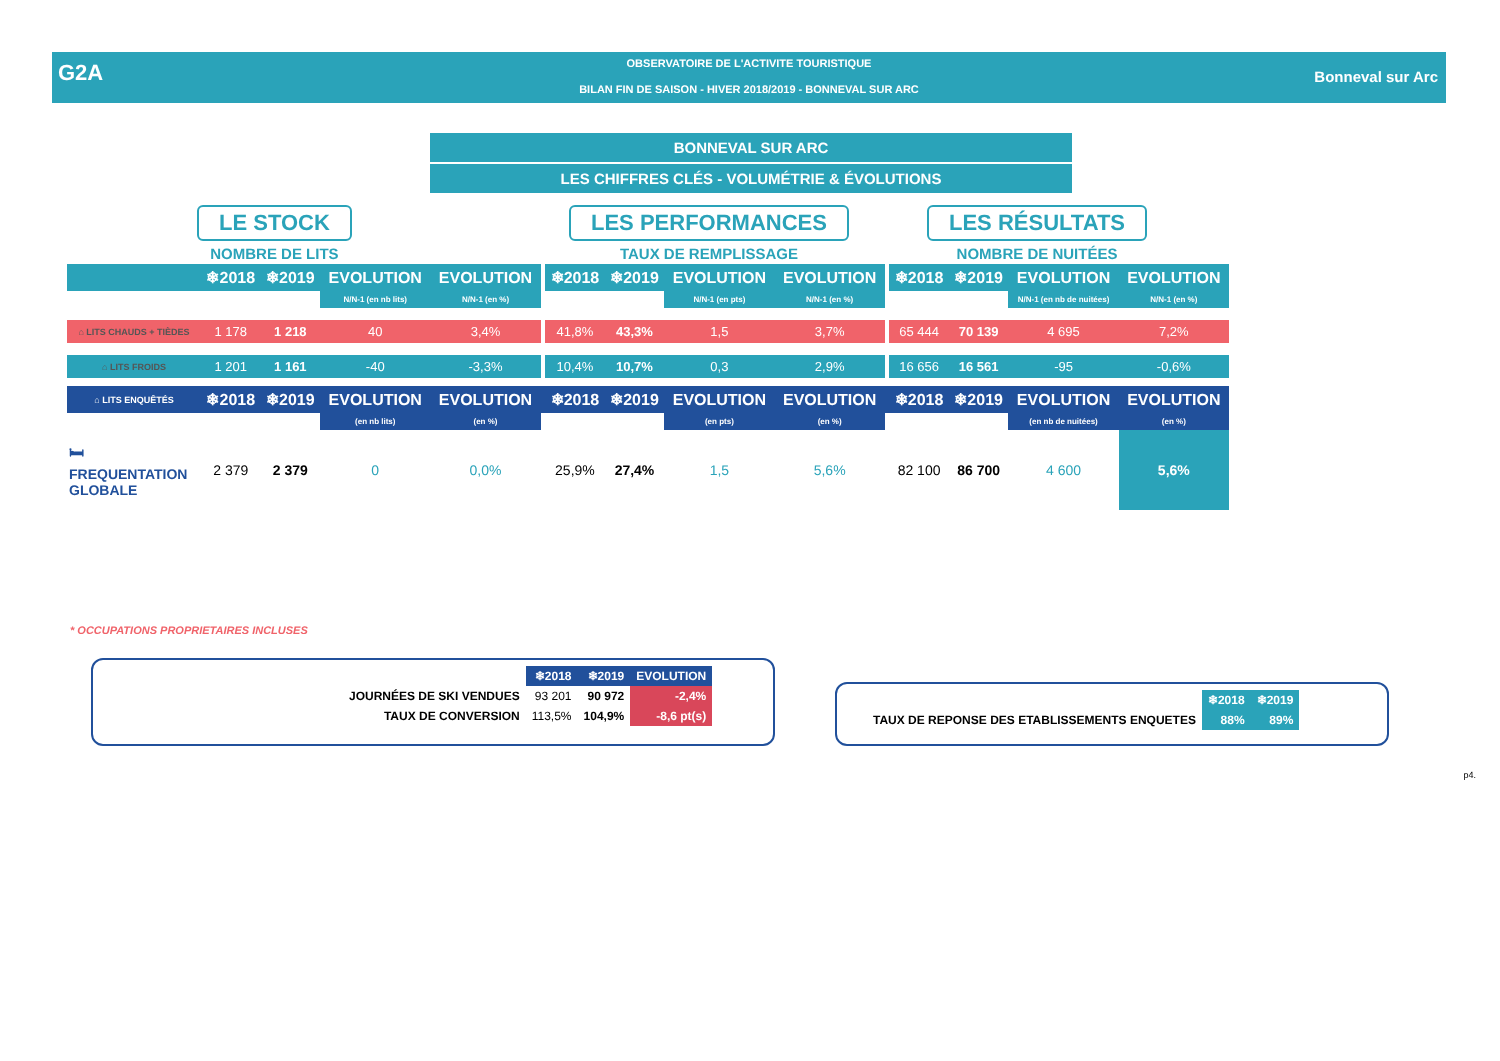G2A
OBSERVATOIRE DE L'ACTIVITE TOURISTIQUE
BILAN FIN DE SAISON - HIVER 2018/2019 - BONNEVAL SUR ARC
Bonneval sur Arc
BONNEVAL SUR ARC
LES CHIFFRES CLÉS - VOLUMÉTRIE & ÉVOLUTIONS
LE STOCK
NOMBRE DE LITS
LES PERFORMANCES
TAUX DE REMPLISSAGE
LES RÉSULTATS
NOMBRE DE NUITÉES
| | ❄2018 | ❄2019 | EVOLUTION | EVOLUTION | | ❄2018 | ❄2019 | EVOLUTION | EVOLUTION | | ❄2018 | ❄2019 | EVOLUTION | EVOLUTION |
| --- | --- | --- | --- | --- | --- | --- | --- | --- | --- | --- | --- | --- | --- | --- |
| | | | N/N-1 (en nb lits) | N/N-1 (en %) | | | | N/N-1 (en pts) | N/N-1 (en %) | | | | N/N-1 (en nb de nuitées) | N/N-1 (en %) |
| ⌂ LITS CHAUDS + TIÈDES | 1 178 | 1 218 | 40 | 3,4% | | 41,8% | 43,3% | 1,5 | 3,7% | | 65 444 | 70 139 | 4 695 | 7,2% |
| ⌂ LITS FROIDS | 1 201 | 1 161 | -40 | -3,3% | | 10,4% | 10,7% | 0,3 | 2,9% | | 16 656 | 16 561 | -95 | -0,6% |
| ⌂ LITS ENQUÊTÉS | ❄2018 | ❄2019 | EVOLUTION | EVOLUTION | | ❄2018 | ❄2019 | EVOLUTION | EVOLUTION | | ❄2018 | ❄2019 | EVOLUTION | EVOLUTION |
| | | | (en nb lits) | (en %) | | | | (en pts) | (en %) | | | | (en nb de nuitées) | (en %) |
| 🛏 FREQUENTATION GLOBALE | 2 379 | 2 379 | 0 | 0,0% | | 25,9% | 27,4% | 1,5 | 5,6% | | 82 100 | 86 700 | 4 600 | 5,6% |
* OCCUPATIONS PROPRIETAIRES INCLUSES
| | ❄2018 | ❄2019 | EVOLUTION |
| --- | --- | --- | --- |
| JOURNÉES DE SKI VENDUES | 93 201 | 90 972 | -2,4% |
| TAUX DE CONVERSION | 113,5% | 104,9% | -8,6 pt(s) |
| | ❄2018 | ❄2019 |
| --- | --- | --- |
| TAUX DE REPONSE DES ETABLISSEMENTS ENQUETES | 88% | 89% |
p4.